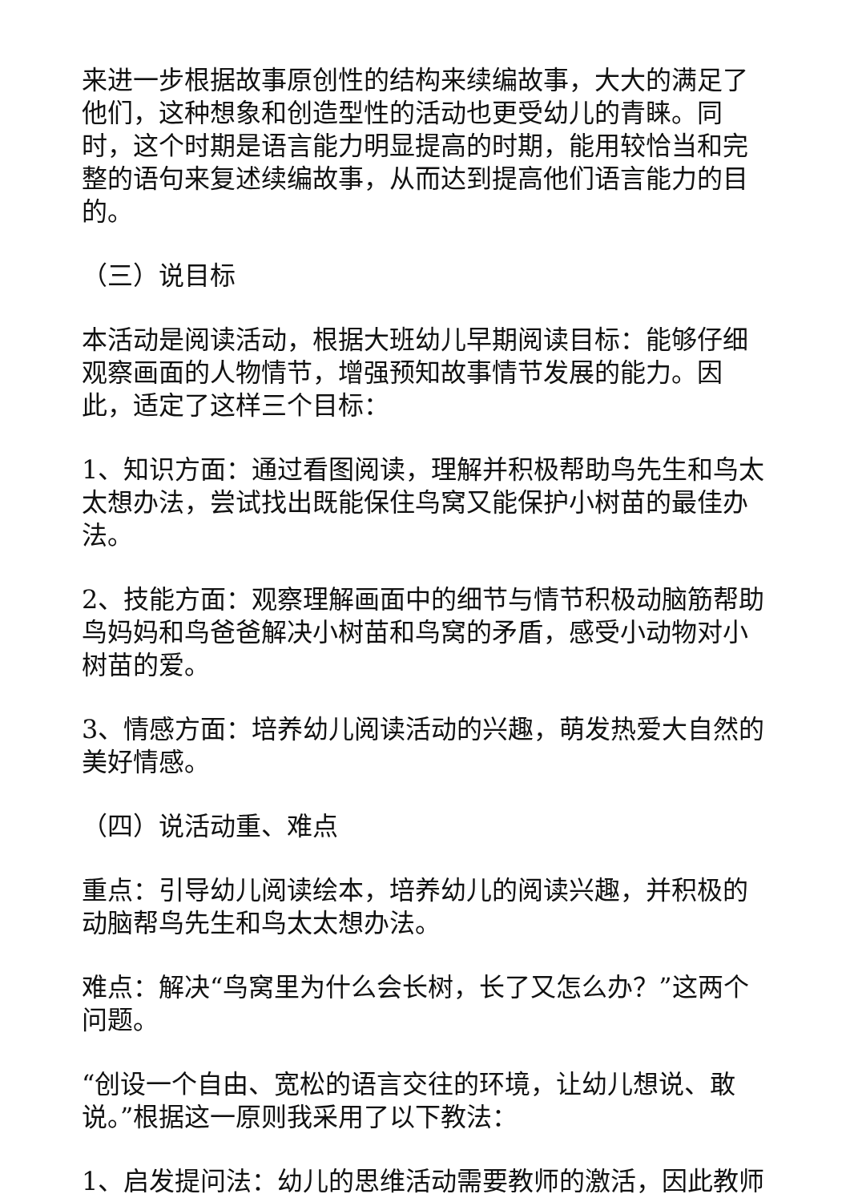来进一步根据故事原创性的结构来续编故事，大大的满足了他们，这种想象和创造型性的活动也更受幼儿的青睐。同时，这个时期是语言能力明显提高的时期，能用较恰当和完整的语句来复述续编故事，从而达到提高他们语言能力的目的。
（三）说目标
本活动是阅读活动，根据大班幼儿早期阅读目标：能够仔细观察画面的人物情节，增强预知故事情节发展的能力。因此，适定了这样三个目标：
1、知识方面：通过看图阅读，理解并积极帮助鸟先生和鸟太太想办法，尝试找出既能保住鸟窝又能保护小树苗的最佳办法。
2、技能方面：观察理解画面中的细节与情节积极动脑筋帮助鸟妈妈和鸟爸爸解决小树苗和鸟窝的矛盾，感受小动物对小树苗的爱。
3、情感方面：培养幼儿阅读活动的兴趣，萌发热爱大自然的美好情感。
（四）说活动重、难点
重点：引导幼儿阅读绘本，培养幼儿的阅读兴趣，并积极的动脑帮鸟先生和鸟太太想办法。
难点：解决“鸟窝里为什么会长树，长了又怎么办？”这两个问题。
“创设一个自由、宽松的语言交往的环境，让幼儿想说、敢说。”根据这一原则我采用了以下教法：
1、启发提问法：幼儿的思维活动需要教师的激活，因此教师